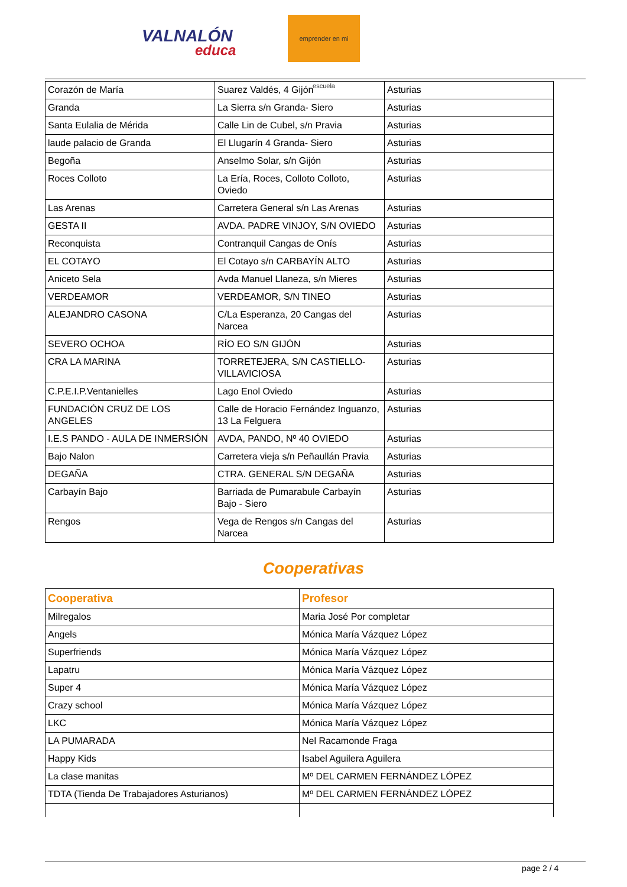VALNALÓN
educa
emprender en mi escuela
| Corazón de María | Suarez Valdés, 4 Gijón | Asturias |
| Granda | La Sierra s/n Granda- Siero | Asturias |
| Santa Eulalia de Mérida | Calle Lin de Cubel, s/n Pravia | Asturias |
| laude palacio de Granda | El Llugarín 4 Granda- Siero | Asturias |
| Begoña | Anselmo Solar, s/n Gijón | Asturias |
| Roces Colloto | La Ería, Roces, Colloto Colloto, Oviedo | Asturias |
| Las Arenas | Carretera General s/n Las Arenas | Asturias |
| GESTA II | AVDA. PADRE VINJOY, S/N OVIEDO | Asturias |
| Reconquista | Contranquil Cangas de Onís | Asturias |
| EL COTAYO | El Cotayo s/n CARBAYÍN ALTO | Asturias |
| Aniceto Sela | Avda Manuel Llaneza, s/n Mieres | Asturias |
| VERDEAMOR | VERDEAMOR, S/N TINEO | Asturias |
| ALEJANDRO CASONA | C/La Esperanza, 20 Cangas del Narcea | Asturias |
| SEVERO OCHOA | RÍO EO S/N GIJÓN | Asturias |
| CRA LA MARINA | TORRETEJERA, S/N CASTIELLO-VILLAVICIOSA | Asturias |
| C.P.E.I.P.Ventanielles | Lago Enol Oviedo | Asturias |
| FUNDACIÓN CRUZ DE LOS ANGELES | Calle de Horacio Fernández Inguanzo, 13 La Felguera | Asturias |
| I.E.S PANDO - AULA DE INMERSIÓN | AVDA, PANDO, Nº 40 OVIEDO | Asturias |
| Bajo Nalon | Carretera vieja s/n Peñaullán Pravia | Asturias |
| DEGAÑA | CTRA. GENERAL S/N DEGAÑA | Asturias |
| Carbayín Bajo | Barriada de Pumarabule Carbayín Bajo - Siero | Asturias |
| Rengos | Vega de Rengos s/n Cangas del Narcea | Asturias |
Cooperativas
| Cooperativa | Profesor |
| --- | --- |
| Milregalos | Maria José Por completar |
| Angels | Mónica María Vázquez López |
| Superfriends | Mónica María Vázquez López |
| Lapatru | Mónica María Vázquez López |
| Super 4 | Mónica María Vázquez López |
| Crazy school | Mónica María Vázquez López |
| LKC | Mónica María Vázquez López |
| LA PUMARADA | Nel Racamonde Fraga |
| Happy Kids | Isabel Aguilera Aguilera |
| La clase manitas | Mº DEL CARMEN FERNÁNDEZ LÓPEZ |
| TDTA (Tienda De Trabajadores Asturianos) | Mº DEL CARMEN FERNÁNDEZ LÓPEZ |
page 2 / 4